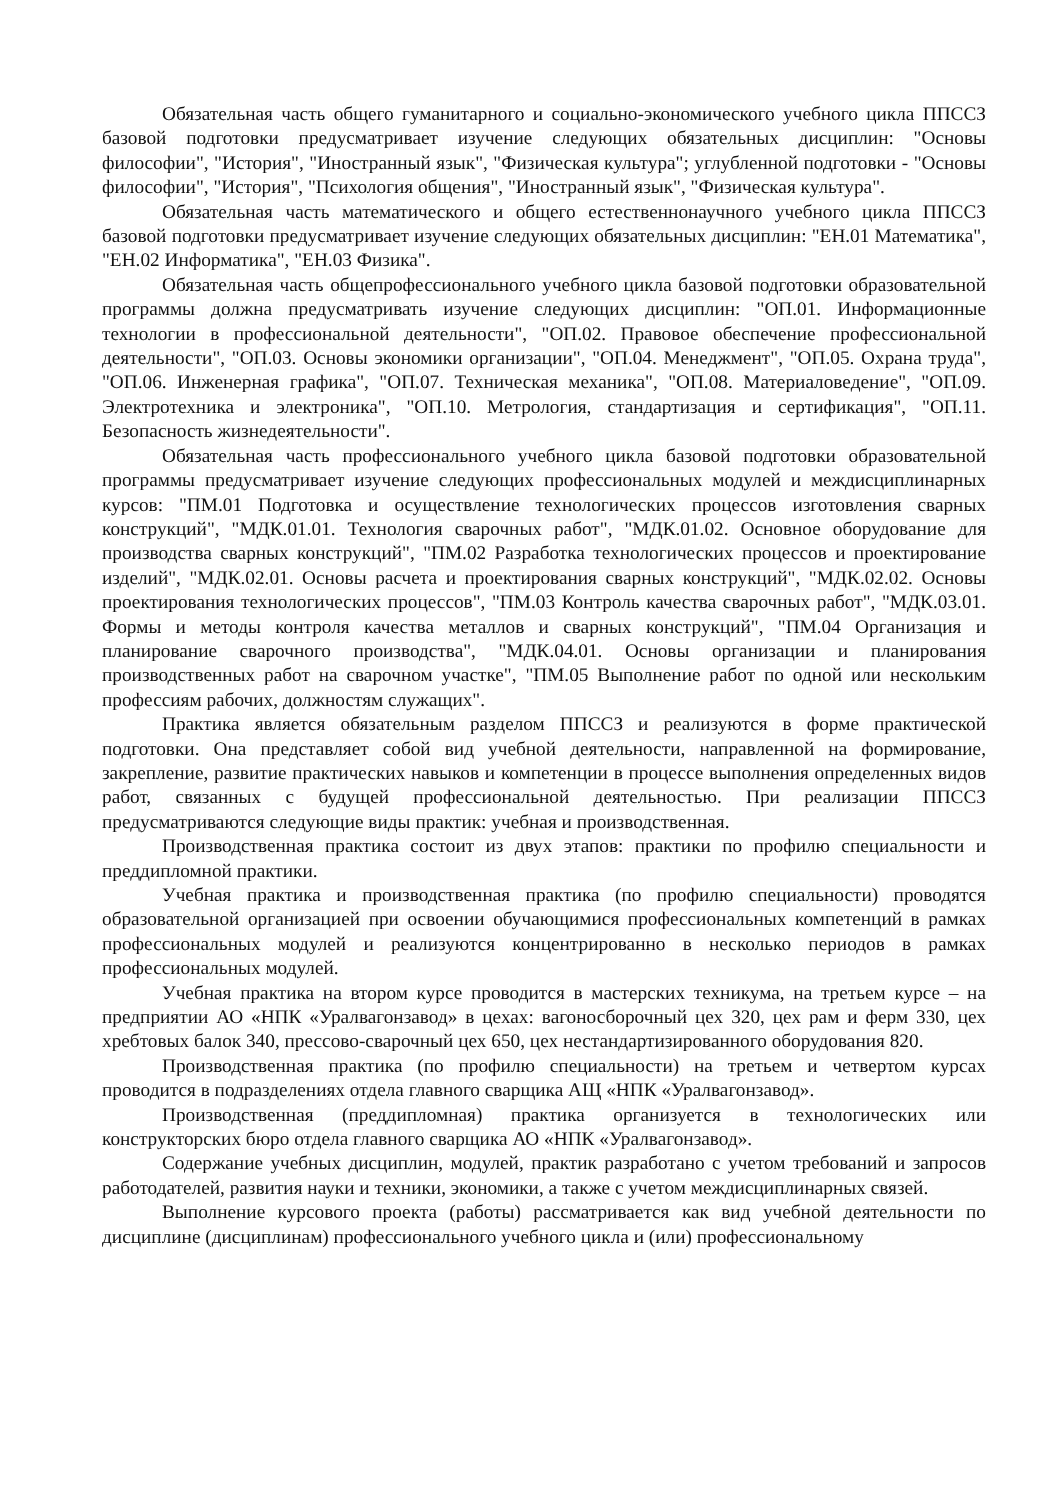Обязательная часть общего гуманитарного и социально-экономического учебного цикла ППССЗ базовой подготовки предусматривает изучение следующих обязательных дисциплин: "Основы философии", "История", "Иностранный язык", "Физическая культура"; углубленной подготовки - "Основы философии", "История", "Психология общения", "Иностранный язык", "Физическая культура".
Обязательная часть математического и общего естественнонаучного учебного цикла ППССЗ базовой подготовки предусматривает изучение следующих обязательных дисциплин: "ЕН.01 Математика", "ЕН.02 Информатика", "ЕН.03 Физика".
Обязательная часть общепрофессионального учебного цикла базовой подготовки образовательной программы должна предусматривать изучение следующих дисциплин: "ОП.01. Информационные технологии в профессиональной деятельности", "ОП.02. Правовое обеспечение профессиональной деятельности", "ОП.03. Основы экономики организации", "ОП.04. Менеджмент", "ОП.05. Охрана труда", "ОП.06. Инженерная графика", "ОП.07. Техническая механика", "ОП.08. Материаловедение", "ОП.09. Электротехника и электроника", "ОП.10. Метрология, стандартизация и сертификация", "ОП.11. Безопасность жизнедеятельности".
Обязательная часть профессионального учебного цикла базовой подготовки образовательной программы предусматривает изучение следующих профессиональных модулей и междисциплинарных курсов: "ПМ.01 Подготовка и осуществление технологических процессов изготовления сварных конструкций", "МДК.01.01. Технология сварочных работ", "МДК.01.02. Основное оборудование для производства сварных конструкций", "ПМ.02 Разработка технологических процессов и проектирование изделий", "МДК.02.01. Основы расчета и проектирования сварных конструкций", "МДК.02.02. Основы проектирования технологических процессов", "ПМ.03 Контроль качества сварочных работ", "МДК.03.01. Формы и методы контроля качества металлов и сварных конструкций", "ПМ.04 Организация и планирование сварочного производства", "МДК.04.01. Основы организации и планирования производственных работ на сварочном участке", "ПМ.05 Выполнение работ по одной или нескольким профессиям рабочих, должностям служащих".
Практика является обязательным разделом ППССЗ и реализуются в форме практической подготовки. Она представляет собой вид учебной деятельности, направленной на формирование, закрепление, развитие практических навыков и компетенции в процессе выполнения определенных видов работ, связанных с будущей профессиональной деятельностью. При реализации ППССЗ предусматриваются следующие виды практик: учебная и производственная.
Производственная практика состоит из двух этапов: практики по профилю специальности и преддипломной практики.
Учебная практика и производственная практика (по профилю специальности) проводятся образовательной организацией при освоении обучающимися профессиональных компетенций в рамках профессиональных модулей и реализуются концентрированно в несколько периодов в рамках профессиональных модулей.
Учебная практика на втором курсе проводится в мастерских техникума, на третьем курсе – на предприятии АО «НПК «Уралвагонзавод» в цехах: вагоносборочный цех 320, цех рам и ферм 330, цех хребтовых балок 340, прессово-сварочный цех 650, цех нестандартизированного оборудования 820.
Производственная практика (по профилю специальности) на третьем и четвертом курсах проводится в подразделениях отдела главного сварщика АЩ «НПК «Уралвагонзавод».
Производственная (преддипломная) практика организуется в технологических или конструкторских бюро отдела главного сварщика АО «НПК «Уралвагонзавод».
Содержание учебных дисциплин, модулей, практик разработано с учетом требований и запросов работодателей, развития науки и техники, экономики, а также с учетом междисциплинарных связей.
Выполнение курсового проекта (работы) рассматривается как вид учебной деятельности по дисциплине (дисциплинам) профессионального учебного цикла и (или) профессиональному